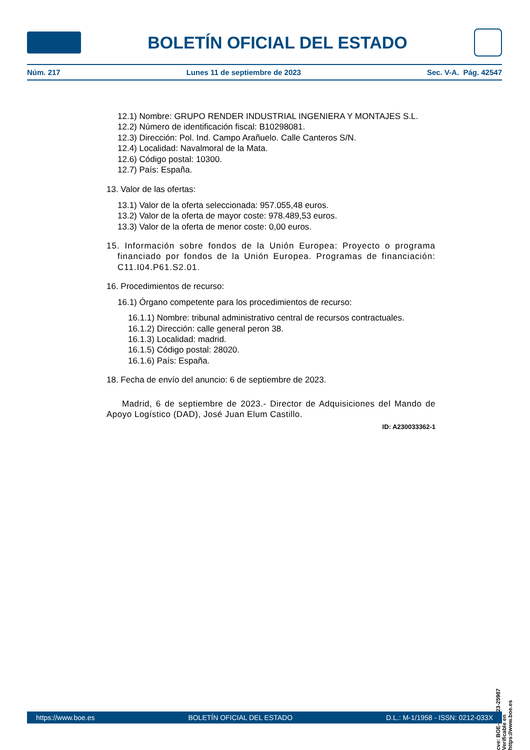BOLETÍN OFICIAL DEL ESTADO
Núm. 217 Lunes 11 de septiembre de 2023 Sec. V-A. Pág. 42547
12.1) Nombre: GRUPO RENDER INDUSTRIAL INGENIERA Y MONTAJES S.L.
12.2) Número de identificación fiscal: B10298081.
12.3) Dirección: Pol. Ind. Campo Arañuelo. Calle Canteros S/N.
12.4) Localidad: Navalmoral de la Mata.
12.6) Código postal: 10300.
12.7) País: España.
13. Valor de las ofertas:
13.1) Valor de la oferta seleccionada: 957.055,48 euros.
13.2) Valor de la oferta de mayor coste: 978.489,53 euros.
13.3) Valor de la oferta de menor coste: 0,00 euros.
15. Información sobre fondos de la Unión Europea: Proyecto o programa financiado por fondos de la Unión Europea. Programas de financiación: C11.I04.P61.S2.01.
16. Procedimientos de recurso:
16.1) Órgano competente para los procedimientos de recurso:
16.1.1) Nombre: tribunal administrativo central de recursos contractuales.
16.1.2) Dirección: calle general peron 38.
16.1.3) Localidad: madrid.
16.1.5) Código postal: 28020.
16.1.6) País: España.
18. Fecha de envío del anuncio: 6 de septiembre de 2023.
Madrid, 6 de septiembre de 2023.- Director de Adquisiciones del Mando de Apoyo Logístico (DAD), José Juan Elum Castillo.
ID: A230033362-1
cve: BOE-B-2023-25987
Verificable en https://www.boe.es
https://www.boe.es BOLETÍN OFICIAL DEL ESTADO D.L.: M-1/1958 - ISSN: 0212-033X